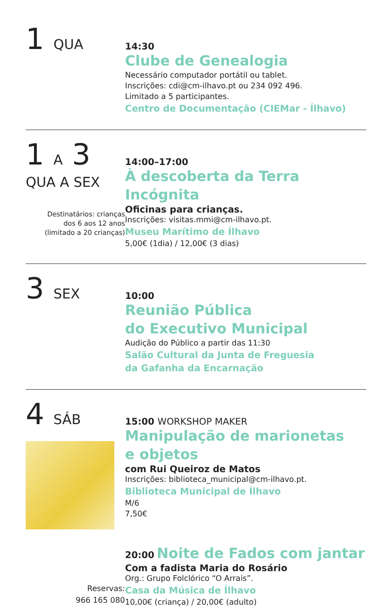1 QUA
14:30
Clube de Genealogia
Necessário computador portátil ou tablet.
Inscrições: cdi@cm-ilhavo.pt ou 234 092 496.
Limitado a 5 participantes.
Centro de Documentação (CIEMar - Ílhavo)
1 A 3
QUA A SEX
Destinatários: crianças
dos 6 aos 12 anos
(limitado a 20 crianças)
14:00–17:00
À descoberta da Terra Incógnita
Oficinas para crianças.
Inscrições: visitas.mmi@cm-ilhavo.pt.
Museu Marítimo de Ílhavo
5,00€ (1dia) / 12,00€ (3 dias)
3 SEX
10:00
Reunião Pública
do Executivo Municipal
Audição do Público a partir das 11:30
Salão Cultural da Junta de Freguesia
da Gafanha da Encarnação
4 SÁB
15:00 WORKSHOP MAKER
Manipulação de marionetas
e objetos
com Rui Queiroz de Matos
Inscrições: biblioteca_municipal@cm-ilhavo.pt.
Biblioteca Municipal de Ílhavo
M/6
7,50€
Reservas:
966 165 080
20:00 Noite de Fados com jantar
Com a fadista Maria do Rosário
Org.: Grupo Folclórico “O Arrais”.
Casa da Música de Ílhavo
10,00€ (criança) / 20,00€ (adulto)